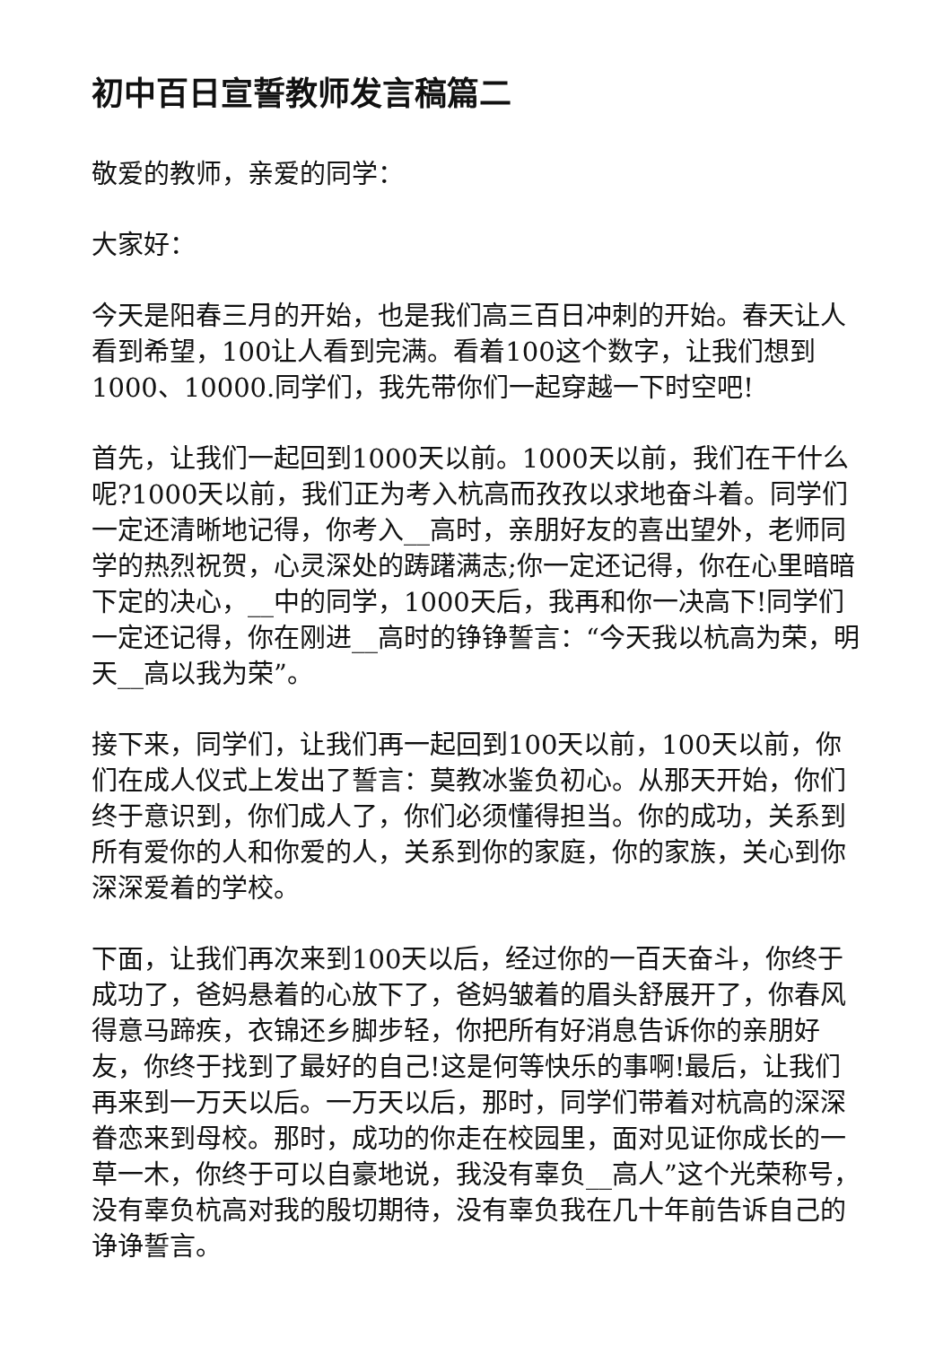初中百日宣誓教师发言稿篇二
敬爱的教师，亲爱的同学：
大家好：
今天是阳春三月的开始，也是我们高三百日冲刺的开始。春天让人看到希望，100让人看到完满。看着100这个数字，让我们想到1000、10000.同学们，我先带你们一起穿越一下时空吧!
首先，让我们一起回到1000天以前。1000天以前，我们在干什么呢?1000天以前，我们正为考入杭高而孜孜以求地奋斗着。同学们一定还清晰地记得，你考入__高时，亲朋好友的喜出望外，老师同学的热烈祝贺，心灵深处的踌躇满志;你一定还记得，你在心里暗暗下定的决心，__中的同学，1000天后，我再和你一决高下!同学们一定还记得，你在刚进__高时的铮铮誓言：“今天我以杭高为荣，明天__高以我为荣”。
接下来，同学们，让我们再一起回到100天以前，100天以前，你们在成人仪式上发出了誓言：莫教冰鉴负初心。从那天开始，你们终于意识到，你们成人了，你们必须懂得担当。你的成功，关系到所有爱你的人和你爱的人，关系到你的家庭，你的家族，关心到你深深爱着的学校。
下面，让我们再次来到100天以后，经过你的一百天奋斗，你终于成功了，爸妈悬着的心放下了，爸妈皱着的眉头舒展开了，你春风得意马蹄疾，衣锦还乡脚步轻，你把所有好消息告诉你的亲朋好友，你终于找到了最好的自己!这是何等快乐的事啊!最后，让我们再来到一万天以后。一万天以后，那时，同学们带着对杭高的深深眷恋来到母校。那时，成功的你走在校园里，面对见证你成长的一草一木，你终于可以自豪地说，我没有辜负__高人”这个光荣称号，没有辜负杭高对我的殷切期待，没有辜负我在几十年前告诉自己的诤诤誓言。